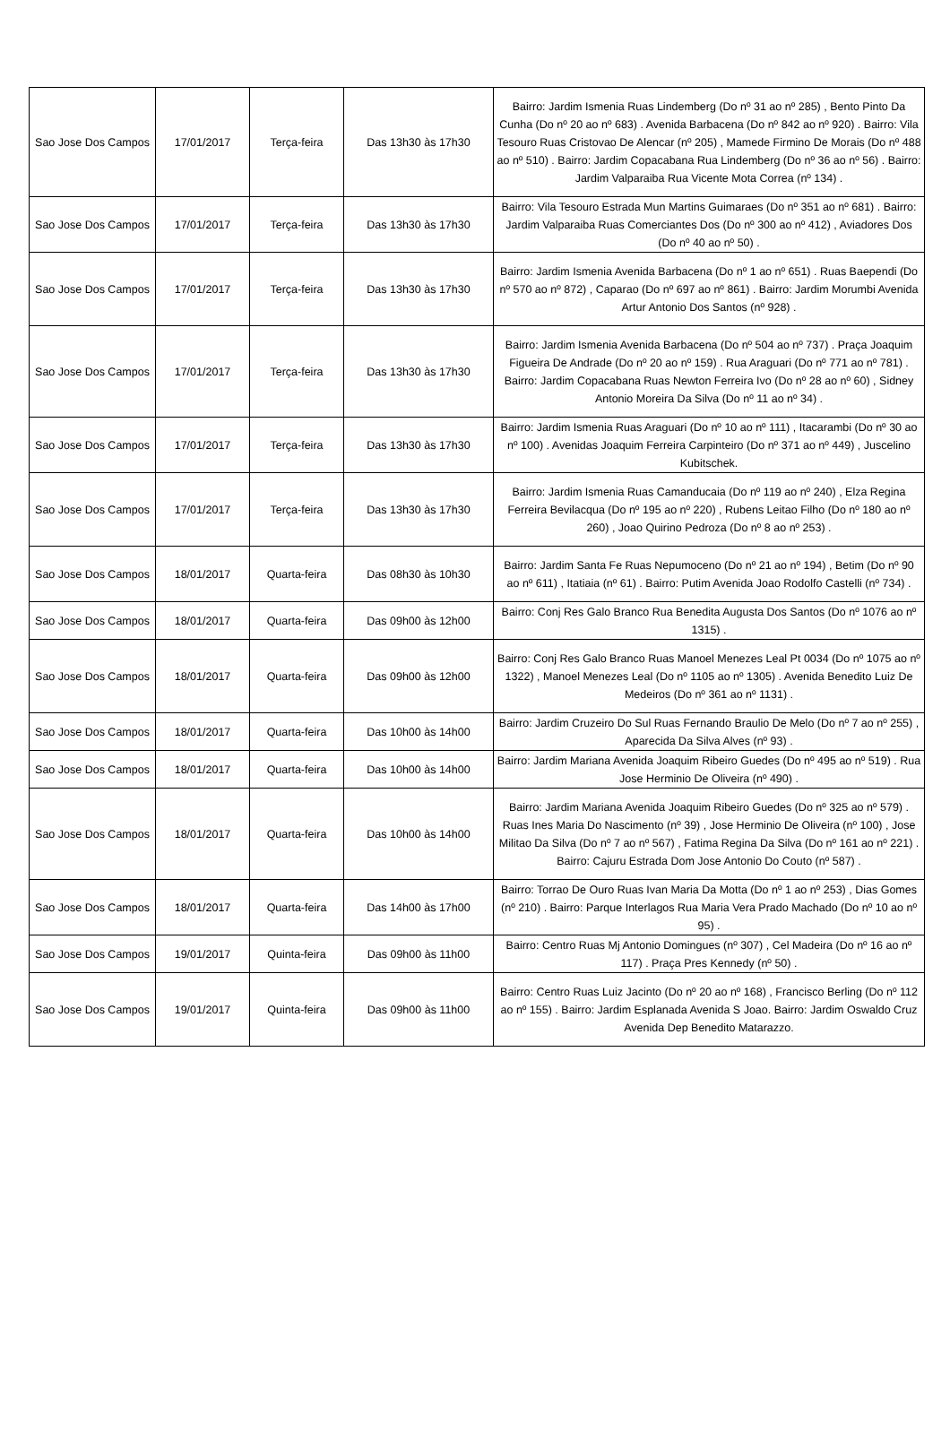| Sao Jose Dos Campos | 17/01/2017 | Terça-feira | Das 13h30 às 17h30 | Bairro: Jardim Ismenia Ruas Lindemberg (Do nº 31 ao nº 285) , Bento Pinto Da Cunha (Do nº 20 ao nº 683) . Avenida Barbacena (Do nº 842 ao nº 920) . Bairro: Vila Tesouro Ruas Cristovao De Alencar (nº 205) , Mamede Firmino De Morais (Do nº 488 ao nº 510) . Bairro: Jardim Copacabana Rua Lindemberg (Do nº 36 ao nº 56) . Bairro: Jardim Valparaiba Rua Vicente Mota Correa (nº 134) . |
| Sao Jose Dos Campos | 17/01/2017 | Terça-feira | Das 13h30 às 17h30 | Bairro: Vila Tesouro Estrada Mun Martins Guimaraes (Do nº 351 ao nº 681) . Bairro: Jardim Valparaiba Ruas Comerciantes Dos (Do nº 300 ao nº 412) , Aviadores Dos (Do nº 40 ao nº 50) . |
| Sao Jose Dos Campos | 17/01/2017 | Terça-feira | Das 13h30 às 17h30 | Bairro: Jardim Ismenia Avenida Barbacena (Do nº 1 ao nº 651) . Ruas Baependi (Do nº 570 ao nº 872) , Caparao (Do nº 697 ao nº 861) . Bairro: Jardim Morumbi Avenida Artur Antonio Dos Santos (nº 928) . |
| Sao Jose Dos Campos | 17/01/2017 | Terça-feira | Das 13h30 às 17h30 | Bairro: Jardim Ismenia Avenida Barbacena (Do nº 504 ao nº 737) . Praça Joaquim Figueira De Andrade (Do nº 20 ao nº 159) . Rua Araguari (Do nº 771 ao nº 781) . Bairro: Jardim Copacabana Ruas Newton Ferreira Ivo (Do nº 28 ao nº 60) , Sidney Antonio Moreira Da Silva (Do nº 11 ao nº 34) . |
| Sao Jose Dos Campos | 17/01/2017 | Terça-feira | Das 13h30 às 17h30 | Bairro: Jardim Ismenia Ruas Araguari (Do nº 10 ao nº 111) , Itacarambi (Do nº 30 ao nº 100) . Avenidas Joaquim Ferreira Carpinteiro (Do nº 371 ao nº 449) , Juscelino Kubitschek. |
| Sao Jose Dos Campos | 17/01/2017 | Terça-feira | Das 13h30 às 17h30 | Bairro: Jardim Ismenia Ruas Camanducaia (Do nº 119 ao nº 240) , Elza Regina Ferreira Bevilacqua (Do nº 195 ao nº 220) , Rubens Leitao Filho (Do nº 180 ao nº 260) , Joao Quirino Pedroza (Do nº 8 ao nº 253) . |
| Sao Jose Dos Campos | 18/01/2017 | Quarta-feira | Das 08h30 às 10h30 | Bairro: Jardim Santa Fe Ruas Nepumoceno (Do nº 21 ao nº 194) , Betim (Do nº 90 ao nº 611) , Itatiaia (nº 61) . Bairro: Putim Avenida Joao Rodolfo Castelli (nº 734) . |
| Sao Jose Dos Campos | 18/01/2017 | Quarta-feira | Das 09h00 às 12h00 | Bairro: Conj Res Galo Branco Rua Benedita Augusta Dos Santos (Do nº 1076 ao nº 1315) . |
| Sao Jose Dos Campos | 18/01/2017 | Quarta-feira | Das 09h00 às 12h00 | Bairro: Conj Res Galo Branco Ruas Manoel Menezes Leal Pt 0034 (Do nº 1075 ao nº 1322) , Manoel Menezes Leal (Do nº 1105 ao nº 1305) . Avenida Benedito Luiz De Medeiros (Do nº 361 ao nº 1131) . |
| Sao Jose Dos Campos | 18/01/2017 | Quarta-feira | Das 10h00 às 14h00 | Bairro: Jardim Cruzeiro Do Sul Ruas Fernando Braulio De Melo (Do nº 7 ao nº 255) , Aparecida Da Silva Alves (nº 93) . |
| Sao Jose Dos Campos | 18/01/2017 | Quarta-feira | Das 10h00 às 14h00 | Bairro: Jardim Mariana Avenida Joaquim Ribeiro Guedes (Do nº 495 ao nº 519) . Rua Jose Herminio De Oliveira (nº 490) . |
| Sao Jose Dos Campos | 18/01/2017 | Quarta-feira | Das 10h00 às 14h00 | Bairro: Jardim Mariana Avenida Joaquim Ribeiro Guedes (Do nº 325 ao nº 579) . Ruas Ines Maria Do Nascimento (nº 39) , Jose Herminio De Oliveira (nº 100) , Jose Militao Da Silva (Do nº 7 ao nº 567) , Fatima Regina Da Silva (Do nº 161 ao nº 221) . Bairro: Cajuru Estrada Dom Jose Antonio Do Couto (nº 587) . |
| Sao Jose Dos Campos | 18/01/2017 | Quarta-feira | Das 14h00 às 17h00 | Bairro: Torrao De Ouro Ruas Ivan Maria Da Motta (Do nº 1 ao nº 253) , Dias Gomes (nº 210) . Bairro: Parque Interlagos Rua Maria Vera Prado Machado (Do nº 10 ao nº 95) . |
| Sao Jose Dos Campos | 19/01/2017 | Quinta-feira | Das 09h00 às 11h00 | Bairro: Centro Ruas Mj Antonio Domingues (nº 307) , Cel Madeira (Do nº 16 ao nº 117) . Praça Pres Kennedy (nº 50) . |
| Sao Jose Dos Campos | 19/01/2017 | Quinta-feira | Das 09h00 às 11h00 | Bairro: Centro Ruas Luiz Jacinto (Do nº 20 ao nº 168) , Francisco Berling (Do nº 112 ao nº 155) . Bairro: Jardim Esplanada Avenida S Joao. Bairro: Jardim Oswaldo Cruz Avenida Dep Benedito Matarazzo. |